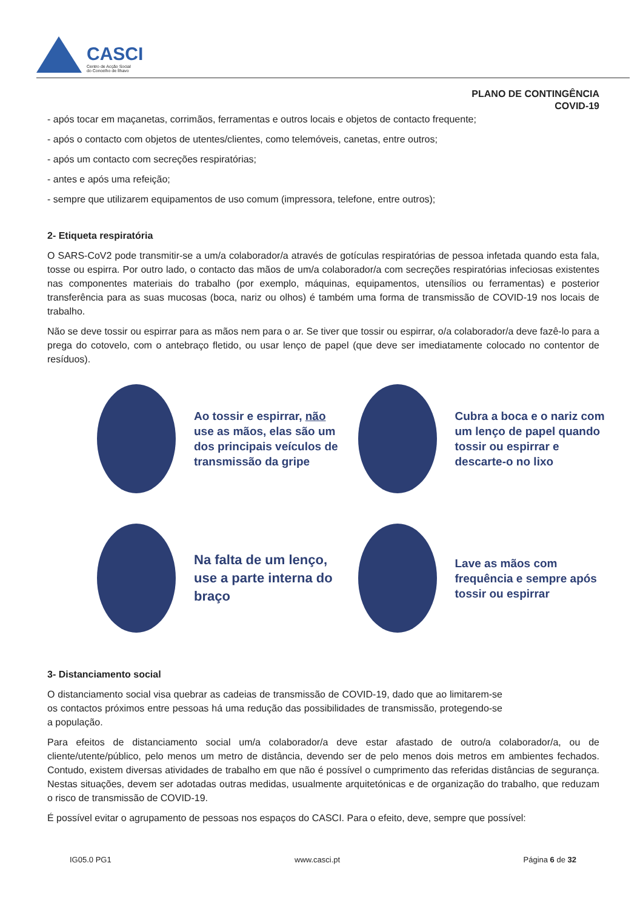CASCI
Centro de Acção Social
do Concelho de Ílhavo
PLANO DE CONTINGÊNCIA
COVID-19
- após tocar em maçanetas, corrimãos, ferramentas e outros locais e objetos de contacto frequente;
- após o contacto com objetos de utentes/clientes, como telemóveis, canetas, entre outros;
- após um contacto com secreções respiratórias;
- antes e após uma refeição;
- sempre que utilizarem equipamentos de uso comum (impressora, telefone, entre outros);
2- Etiqueta respiratória
O SARS-CoV2 pode transmitir-se a um/a colaborador/a através de gotículas respiratórias de pessoa infetada quando esta fala, tosse ou espirra. Por outro lado, o contacto das mãos de um/a colaborador/a com secreções respiratórias infeciosas existentes nas componentes materiais do trabalho (por exemplo, máquinas, equipamentos, utensílios ou ferramentas) e posterior transferência para as suas mucosas (boca, nariz ou olhos) é também uma forma de transmissão de COVID-19 nos locais de trabalho.
Não se deve tossir ou espirrar para as mãos nem para o ar. Se tiver que tossir ou espirrar, o/a colaborador/a deve fazê-lo para a prega do cotovelo, com o antebraço fletido, ou usar lenço de papel (que deve ser imediatamente colocado no contentor de resíduos).
Ao tossir e espirrar, não use as mãos, elas são um dos principais veículos de transmissão da gripe
Cubra a boca e o nariz com um lenço de papel quando tossir ou espirrar e descarte-o no lixo
Na falta de um lenço, use a parte interna do braço
Lave as mãos com frequência e sempre após tossir ou espirrar
3- Distanciamento social
O distanciamento social visa quebrar as cadeias de transmissão de COVID-19, dado que ao limitarem-se os contactos próximos entre pessoas há uma redução das possibilidades de transmissão, protegendo-se a população.
Para efeitos de distanciamento social um/a colaborador/a deve estar afastado de outro/a colaborador/a, ou de cliente/utente/público, pelo menos um metro de distância, devendo ser de pelo menos dois metros em ambientes fechados. Contudo, existem diversas atividades de trabalho em que não é possível o cumprimento das referidas distâncias de segurança. Nestas situações, devem ser adotadas outras medidas, usualmente arquitetónicas e de organização do trabalho, que reduzam o risco de transmissão de COVID-19.
É possível evitar o agrupamento de pessoas nos espaços do CASCI. Para o efeito, deve, sempre que possível:
IG05.0 PG1 www.casci.pt Página 6 de 32